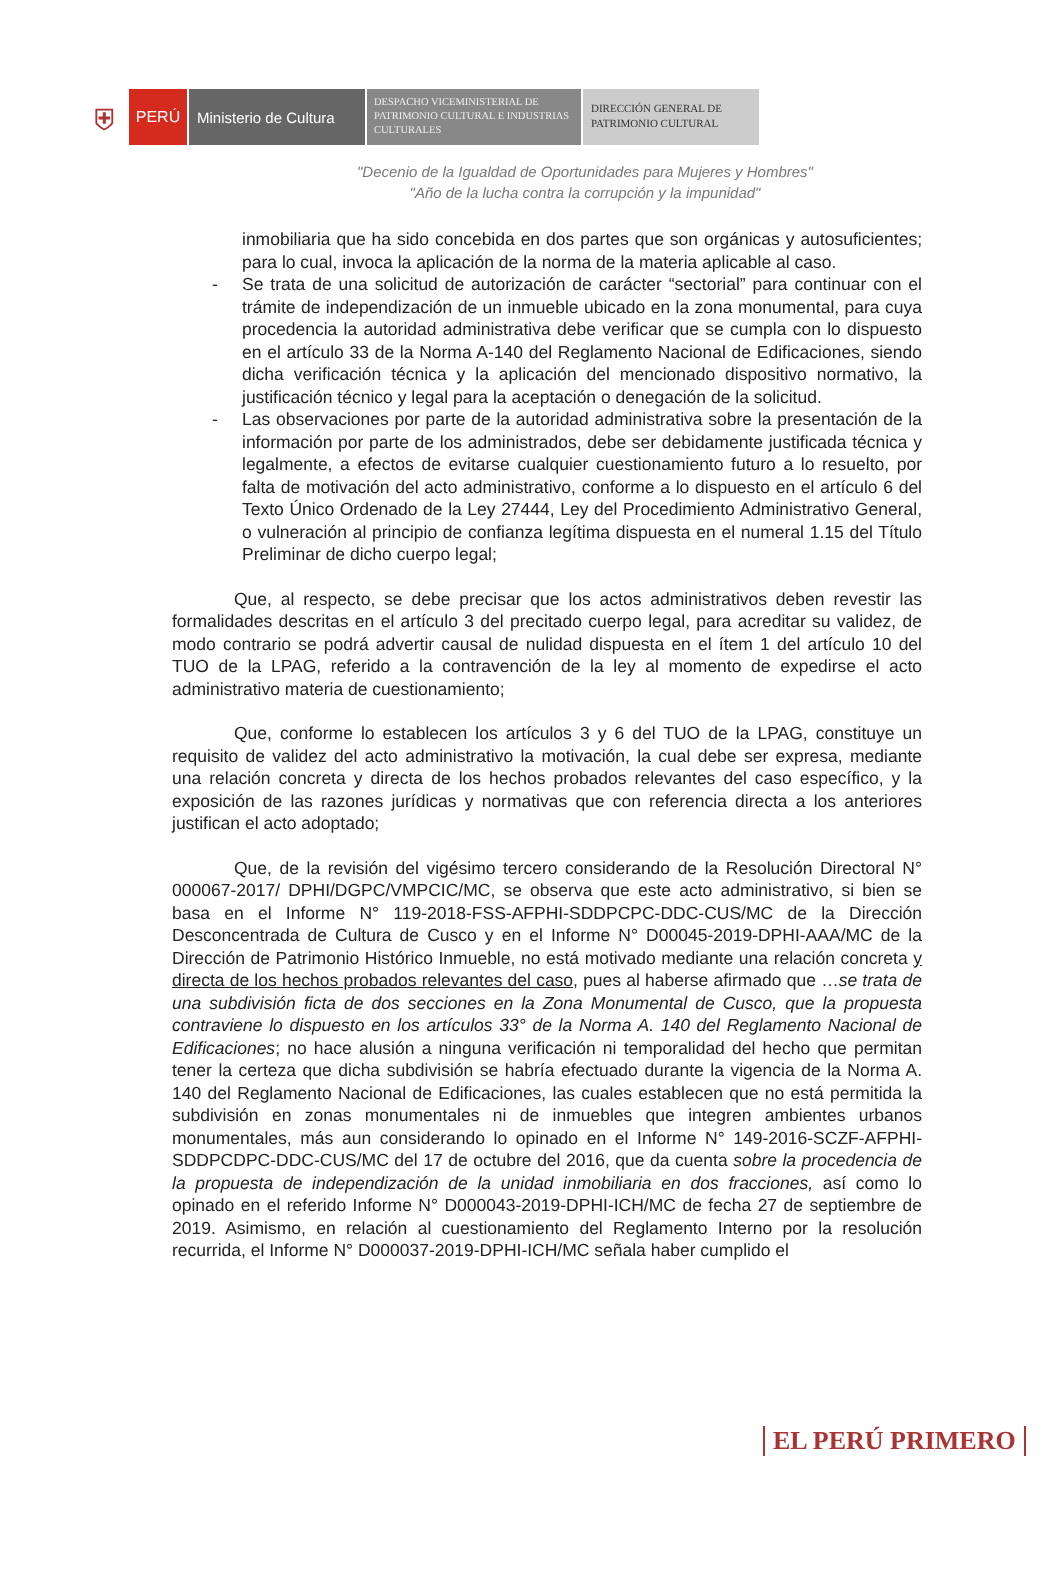⛨
PERÚ Ministerio de Cultura
DESPACHO VICEMINISTERIAL DE PATRIMONIO CULTURAL E INDUSTRIAS CULTURALES
DIRECCIÓN GENERAL DE PATRIMONIO CULTURAL
"Decenio de la Igualdad de Oportunidades para Mujeres y Hombres"
"Año de la lucha contra la corrupción y la impunidad"
inmobiliaria que ha sido concebida en dos partes que son orgánicas y autosuficientes; para lo cual, invoca la aplicación de la norma de la materia aplicable al caso.
- Se trata de una solicitud de autorización de carácter “sectorial” para continuar con el trámite de independización de un inmueble ubicado en la zona monumental, para cuya procedencia la autoridad administrativa debe verificar que se cumpla con lo dispuesto en el artículo 33 de la Norma A-140 del Reglamento Nacional de Edificaciones, siendo dicha verificación técnica y la aplicación del mencionado dispositivo normativo, la justificación técnico y legal para la aceptación o denegación de la solicitud.
- Las observaciones por parte de la autoridad administrativa sobre la presentación de la información por parte de los administrados, debe ser debidamente justificada técnica y legalmente, a efectos de evitarse cualquier cuestionamiento futuro a lo resuelto, por falta de motivación del acto administrativo, conforme a lo dispuesto en el artículo 6 del Texto Único Ordenado de la Ley 27444, Ley del Procedimiento Administrativo General, o vulneración al principio de confianza legítima dispuesta en el numeral 1.15 del Título Preliminar de dicho cuerpo legal;
Que, al respecto, se debe precisar que los actos administrativos deben revestir las formalidades descritas en el artículo 3 del precitado cuerpo legal, para acreditar su validez, de modo contrario se podrá advertir causal de nulidad dispuesta en el ítem 1 del artículo 10 del TUO de la LPAG, referido a la contravención de la ley al momento de expedirse el acto administrativo materia de cuestionamiento;
Que, conforme lo establecen los artículos 3 y 6 del TUO de la LPAG, constituye un requisito de validez del acto administrativo la motivación, la cual debe ser expresa, mediante una relación concreta y directa de los hechos probados relevantes del caso específico, y la exposición de las razones jurídicas y normativas que con referencia directa a los anteriores justifican el acto adoptado;
Que, de la revisión del vigésimo tercero considerando de la Resolución Directoral N° 000067-2017/ DPHI/DGPC/VMPCIC/MC, se observa que este acto administrativo, si bien se basa en el Informe N° 119-2018-FSS-AFPHI-SDDPCPC-DDC-CUS/MC de la Dirección Desconcentrada de Cultura de Cusco y en el Informe N° D00045-2019-DPHI-AAA/MC de la Dirección de Patrimonio Histórico Inmueble, no está motivado mediante una relación concreta y directa de los hechos probados relevantes del caso, pues al haberse afirmado que …se trata de una subdivisión ficta de dos secciones en la Zona Monumental de Cusco, que la propuesta contraviene lo dispuesto en los artículos 33° de la Norma A. 140 del Reglamento Nacional de Edificaciones; no hace alusión a ninguna verificación ni temporalidad del hecho que permitan tener la certeza que dicha subdivisión se habría efectuado durante la vigencia de la Norma A. 140 del Reglamento Nacional de Edificaciones, las cuales establecen que no está permitida la subdivisión en zonas monumentales ni de inmuebles que integren ambientes urbanos monumentales, más aun considerando lo opinado en el Informe N° 149-2016-SCZF-AFPHI-SDDPCDPC-DDC-CUS/MC del 17 de octubre del 2016, que da cuenta sobre la procedencia de la propuesta de independización de la unidad inmobiliaria en dos fracciones, así como lo opinado en el referido Informe N° D000043-2019-DPHI-ICH/MC de fecha 27 de septiembre de 2019. Asimismo, en relación al cuestionamiento del Reglamento Interno por la resolución recurrida, el Informe N° D000037-2019-DPHI-ICH/MC señala haber cumplido el
EL PERÚ PRIMERO